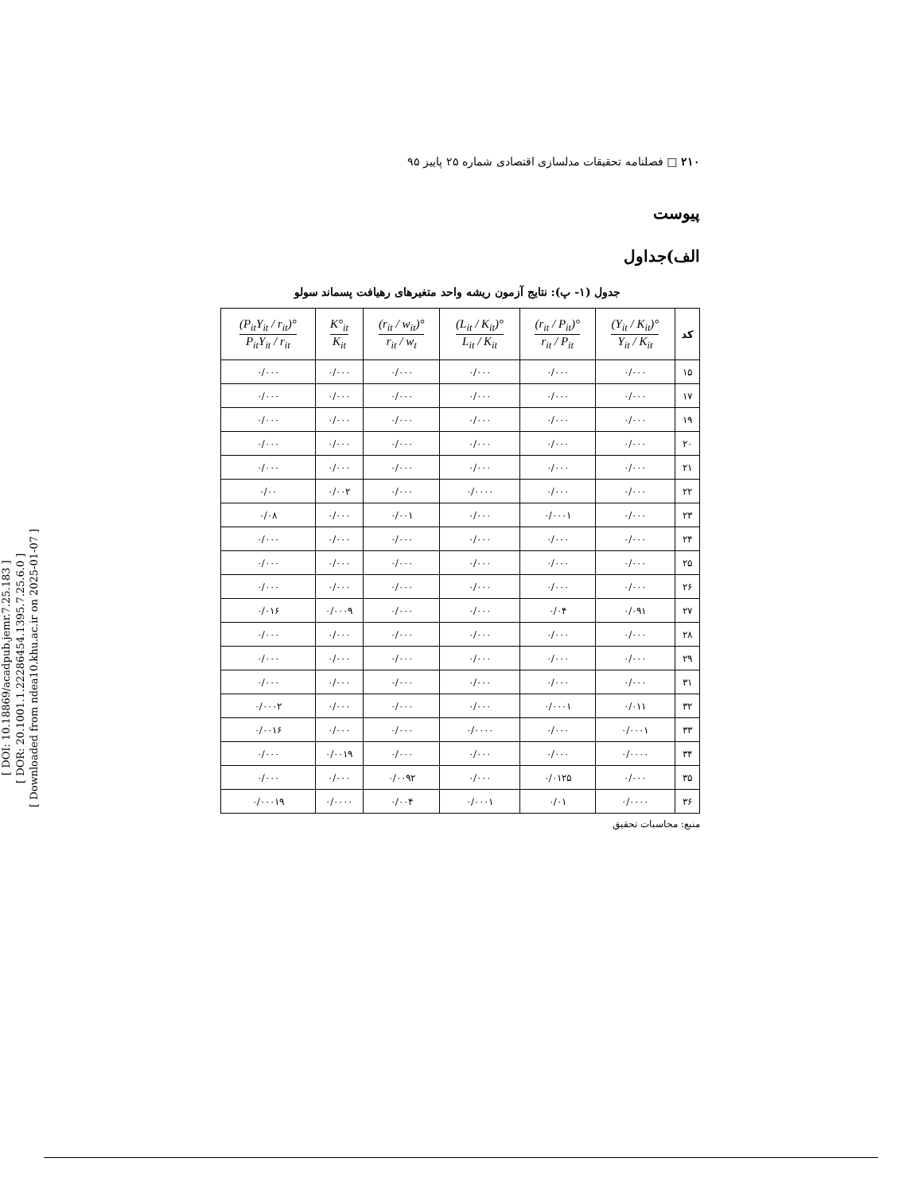[ DOI: 10.18869/acadpub.jemr.7.25.183 ]
[ DOR: 20.1001.1.22286454.1395.7.25.6.0 ]
[ Downloaded from ndea10.khu.ac.ir on 2025-01-07 ]
۲۱۰ □ فصلنامه تحقیقات مدلسازی اقتصادی شماره ۲۵ پاییز ۹۵
پیوست
الف)جداول
جدول (۱- پ): نتایج آزمون ریشه واحد متغیرهای رهیافت پسماند سولو
| کد | (Y<sub>it</sub> / K<sub>it</sub>)° Y<sub>it</sub> / K<sub>it</sub> | (r<sub>it</sub> / P<sub>it</sub>)° r<sub>it</sub> / P<sub>it</sub> | (L<sub>it</sub> / K<sub>it</sub>)° L<sub>it</sub> / K<sub>it</sub> | (r<sub>it</sub> / w<sub>it</sub>)° r<sub>it</sub> / w<sub>t</sub> | K°<sub>it</sub> K<sub>it</sub> | (P<sub>it</sub>Y<sub>it</sub> / r<sub>it</sub>)° P<sub>it</sub>Y<sub>it</sub> / r<sub>it</sub> |
| --- | --- | --- | --- | --- | --- | --- |
| ۱۵ | ۰/۰۰۰ | ۰/۰۰۰ | ۰/۰۰۰ | ۰/۰۰۰ | ۰/۰۰۰ | ۰/۰۰۰ |
| ۱۷ | ۰/۰۰۰ | ۰/۰۰۰ | ۰/۰۰۰ | ۰/۰۰۰ | ۰/۰۰۰ | ۰/۰۰۰ |
| ۱۹ | ۰/۰۰۰ | ۰/۰۰۰ | ۰/۰۰۰ | ۰/۰۰۰ | ۰/۰۰۰ | ۰/۰۰۰ |
| ۲۰ | ۰/۰۰۰ | ۰/۰۰۰ | ۰/۰۰۰ | ۰/۰۰۰ | ۰/۰۰۰ | ۰/۰۰۰ |
| ۲۱ | ۰/۰۰۰ | ۰/۰۰۰ | ۰/۰۰۰ | ۰/۰۰۰ | ۰/۰۰۰ | ۰/۰۰۰ |
| ۲۲ | ۰/۰۰۰ | ۰/۰۰۰ | ۰/۰۰۰۰ | ۰/۰۰۰ | ۰/۰۰۲ | ۰/۰۰ |
| ۲۳ | ۰/۰۰۰ | ۰/۰۰۰۱ | ۰/۰۰۰ | ۰/۰۰۱ | ۰/۰۰۰ | ۰/۰۸ |
| ۲۴ | ۰/۰۰۰ | ۰/۰۰۰ | ۰/۰۰۰ | ۰/۰۰۰ | ۰/۰۰۰ | ۰/۰۰۰ |
| ۲۵ | ۰/۰۰۰ | ۰/۰۰۰ | ۰/۰۰۰ | ۰/۰۰۰ | ۰/۰۰۰ | ۰/۰۰۰ |
| ۲۶ | ۰/۰۰۰ | ۰/۰۰۰ | ۰/۰۰۰ | ۰/۰۰۰ | ۰/۰۰۰ | ۰/۰۰۰ |
| ۲۷ | ۰/۰۹۱ | ۰/۰۴ | ۰/۰۰۰ | ۰/۰۰۰ | ۰/۰۰۰۹ | ۰/۰۱۶ |
| ۲۸ | ۰/۰۰۰ | ۰/۰۰۰ | ۰/۰۰۰ | ۰/۰۰۰ | ۰/۰۰۰ | ۰/۰۰۰ |
| ۲۹ | ۰/۰۰۰ | ۰/۰۰۰ | ۰/۰۰۰ | ۰/۰۰۰ | ۰/۰۰۰ | ۰/۰۰۰ |
| ۳۱ | ۰/۰۰۰ | ۰/۰۰۰ | ۰/۰۰۰ | ۰/۰۰۰ | ۰/۰۰۰ | ۰/۰۰۰ |
| ۳۲ | ۰/۰۱۱ | ۰/۰۰۰۱ | ۰/۰۰۰ | ۰/۰۰۰ | ۰/۰۰۰ | ۰/۰۰۰۲ |
| ۳۳ | ۰/۰۰۰۱ | ۰/۰۰۰ | ۰/۰۰۰۰ | ۰/۰۰۰ | ۰/۰۰۰ | ۰/۰۰۱۶ |
| ۳۴ | ۰/۰۰۰۰ | ۰/۰۰۰ | ۰/۰۰۰ | ۰/۰۰۰ | ۰/۰۰۱۹ | ۰/۰۰۰ |
| ۳۵ | ۰/۰۰۰ | ۰/۰۱۲۵ | ۰/۰۰۰ | ۰/۰۰۹۲ | ۰/۰۰۰ | ۰/۰۰۰ |
| ۳۶ | ۰/۰۰۰۰ | ۰/۰۱ | ۰/۰۰۰۱ | ۰/۰۰۴ | ۰/۰۰۰۰ | ۰/۰۰۰۱۹ |
منبع: محاسبات تحقیق